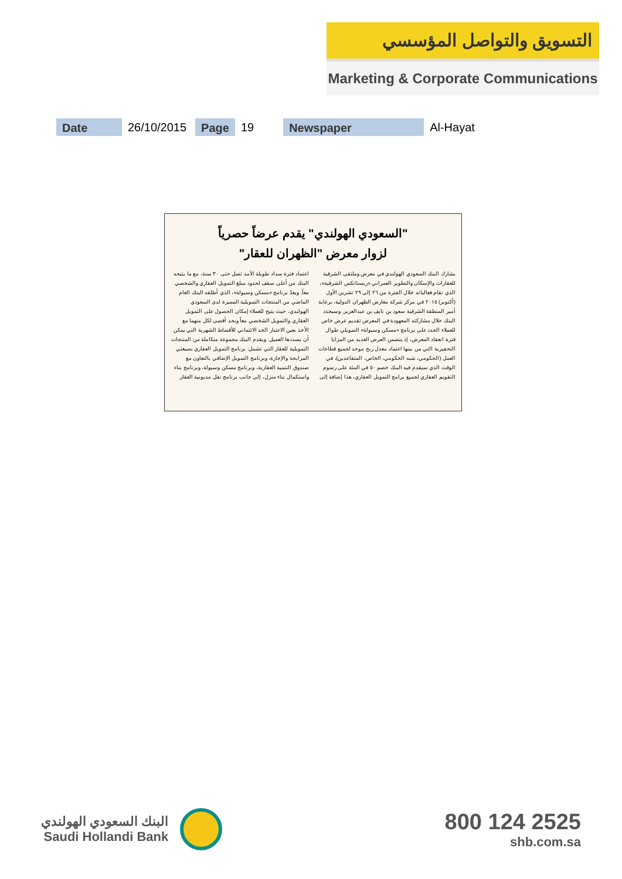التسويق والتواصل المؤسسي
Marketing & Corporate Communications
Date 26/10/2015 Page 19 Newspaper Al-Hayat
"السعودي الهولندي" يقدم عرضاً حصرياً
لزوار معرض "الظهران للعقار"
يشارك البنك السعودي الهولندي في معرض وملتقى الشرقية للعقارات والإسكان والتطوير العمراني «ريستاتكس الشرقية»، الذي تقام فعالياته خلال الفترة من ٢٦ إلى ٢٩ تشرين الأول (أكتوبر) ٢٠١٥ في مركز شركة معارض الظهران الدولية، برعاية أمير المنطقة الشرقية سعود بن نايف بن عبدالعزيز. وسيجدد البنك خلال مشاركته المعهودة في المعرض تقديم عرض خاص للعملاء الجدد على برنامج «مسكن وسيولة» التمويلي طوال فترة انعقاد المعرض، إذ يتضمن العرض العديد من المزايا التحفيزية التي من بينها اعتماد معدل ربح موحد لجميع قطاعات العمل (الحكومي، شبه الحكومي، الخاص، المتقاعدين)، في الوقت الذي سيقدم فيه البنك خصم ٥٠ في المئة على رسوم التقويم العقاري لجميع برامج التمويل العقاري، هذا إضافة إلى اعتماد فترة سداد طويلة الأمد تصل حتى ٣٠ سنة، مع ما يتيحه البنك من أعلى سقف لحدود مبلغ التمويل العقاري والشخصي معاً. ويعدّ برنامج «مسكن وسيولة»، الذي أطلقه البنك العام الماضي من المنتجات التمويلية المميزة لدى السعودي الهولندي، حيث يتيح للعملاء إمكان الحصول على التمويل العقاري والتمويل الشخصي معاً وبحد أقصى لكل منهما مع الأخذ بعين الاعتبار الحد الائتماني للأقساط الشهرية التي يمكن أن يسددها العميل. ويقدم البنك مجموعة متكاملة من المنتجات التمويلية للعقار التي تشمل: برنامج التمويل العقاري بصيغتي المرابحة والإجارة، وبرنامج التمويل الإضافي بالتعاون مع صندوق التنمية العقارية، وبرنامج مسكن وسيولة، وبرنامج بناء واستكمال بناء منزل، إلى جانب برنامج نقل مديونية العقار.
البنك السعودي الهولندي
Saudi Hollandi Bank
800 124 2525
shb.com.sa